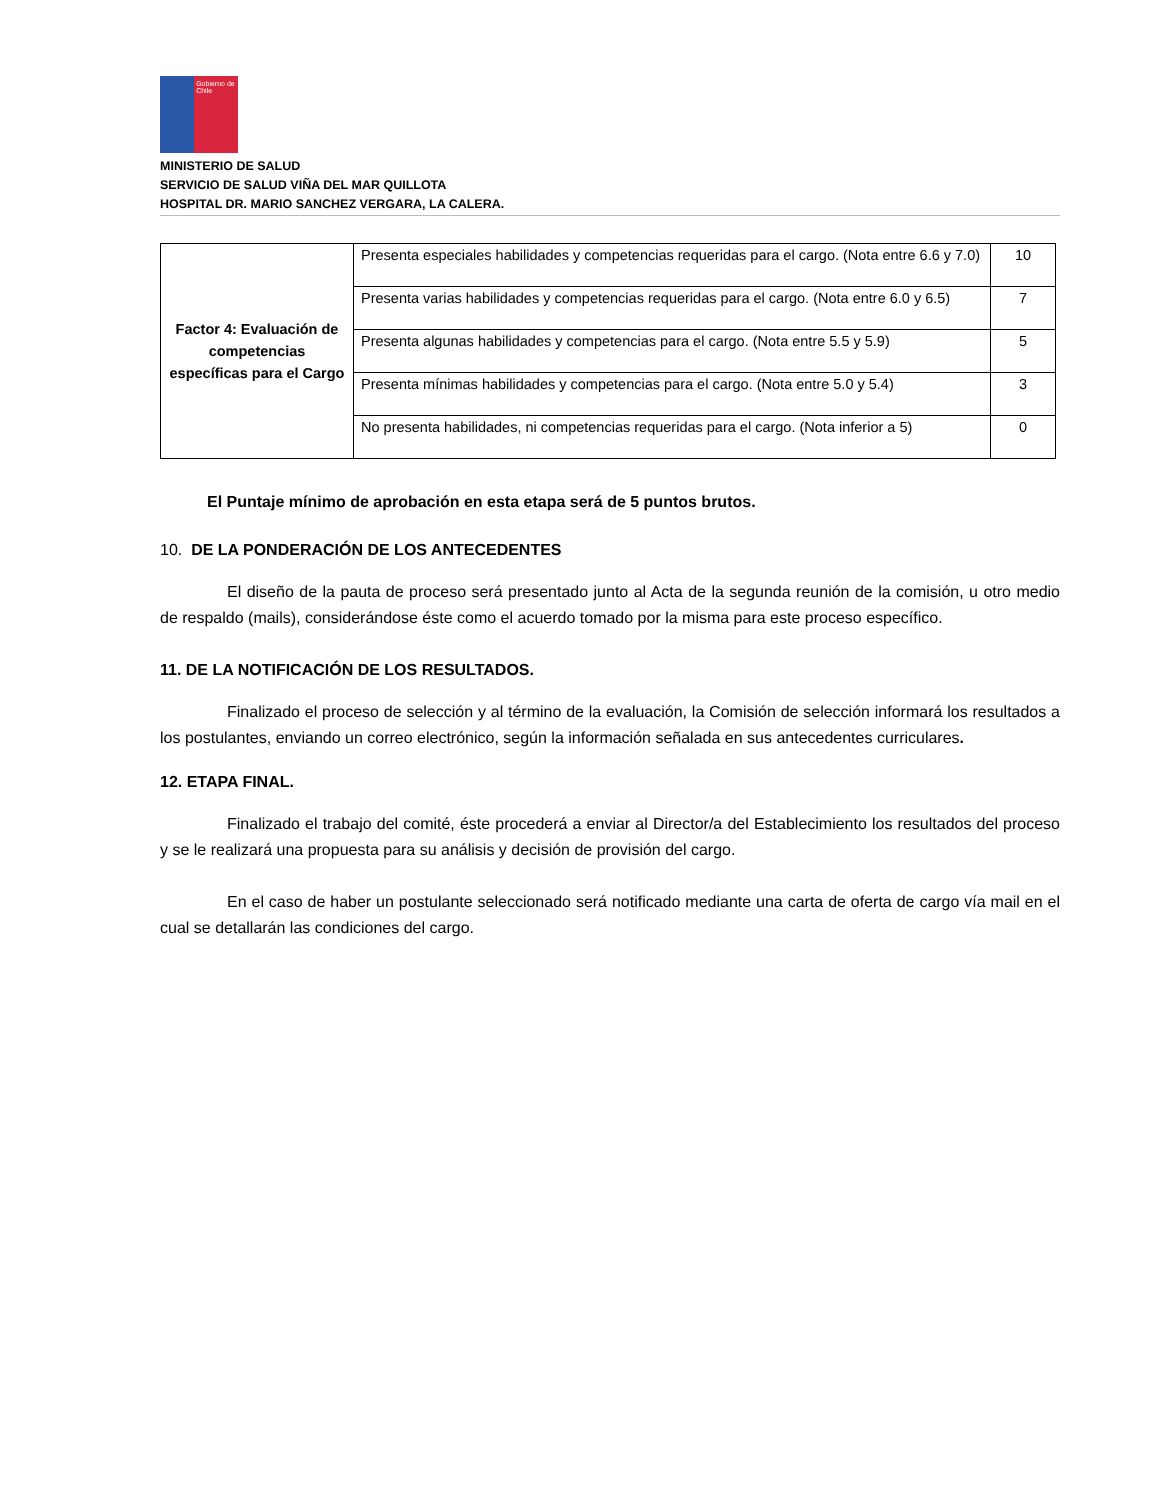Gobierno de Chile
MINISTERIO DE SALUD
SERVICIO DE SALUD VIÑA DEL MAR QUILLOTA
HOSPITAL DR. MARIO SANCHEZ VERGARA, LA CALERA.
| Factor 4: Evaluación de competencias específicas para el Cargo | Presenta especiales habilidades y competencias requeridas para el cargo. (Nota entre 6.6 y 7.0) | 10 |
| | Presenta varias habilidades y competencias requeridas para el cargo. (Nota entre 6.0 y 6.5) | 7 |
| | Presenta algunas habilidades y competencias para el cargo. (Nota entre 5.5 y 5.9) | 5 |
| | Presenta mínimas habilidades y competencias para el cargo. (Nota entre 5.0 y 5.4) | 3 |
| | No presenta habilidades, ni competencias requeridas para el cargo. (Nota inferior a 5) | 0 |
El Puntaje mínimo de aprobación en esta etapa será de 5 puntos brutos.
10. DE LA PONDERACIÓN DE LOS ANTECEDENTES
El diseño de la pauta de proceso será presentado junto al Acta de la segunda reunión de la comisión, u otro medio de respaldo (mails), considerándose éste como el acuerdo tomado por la misma para este proceso específico.
11. DE LA NOTIFICACIÓN DE LOS RESULTADOS.
Finalizado el proceso de selección y al término de la evaluación, la Comisión de selección informará los resultados a los postulantes, enviando un correo electrónico, según la información señalada en sus antecedentes curriculares.
12. ETAPA FINAL.
Finalizado el trabajo del comité, éste procederá a enviar al Director/a del Establecimiento los resultados del proceso y se le realizará una propuesta para su análisis y decisión de provisión del cargo.
En el caso de haber un postulante seleccionado será notificado mediante una carta de oferta de cargo vía mail en el cual se detallarán las condiciones del cargo.